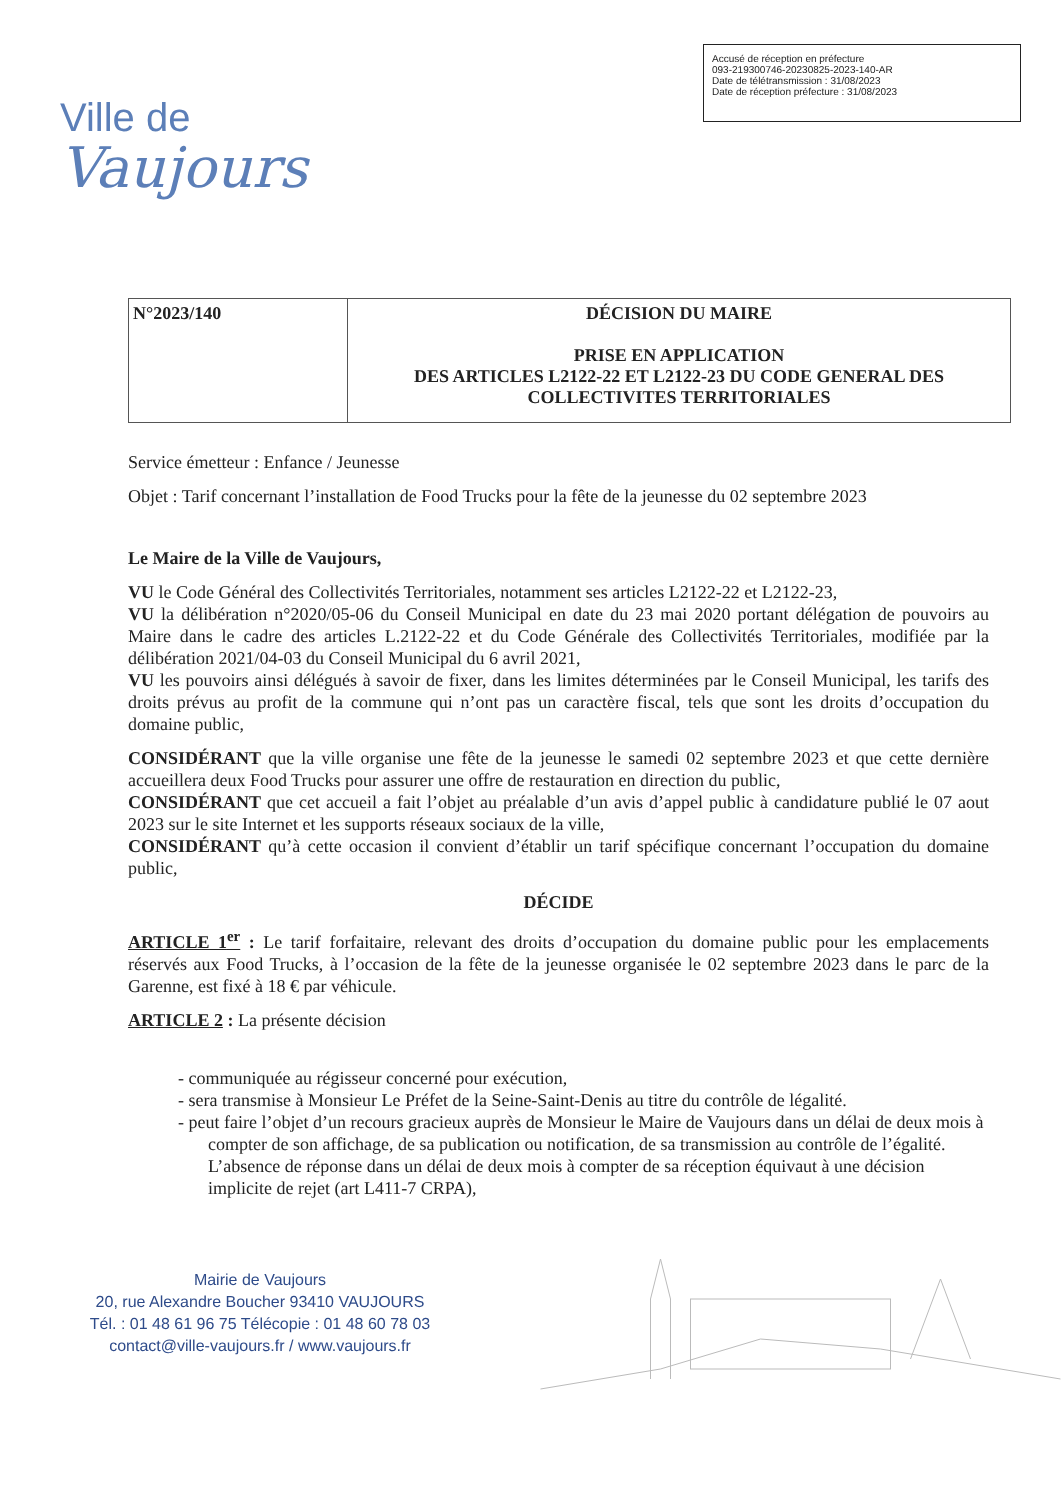Ville de
Vaujours
Accusé de réception en préfecture
093-219300746-20230825-2023-140-AR
Date de télétransmission : 31/08/2023
Date de réception préfecture : 31/08/2023
| N°2023/140 | DÉCISION DU MAIRE PRISE EN APPLICATION DES ARTICLES L2122-22 ET L2122-23 DU CODE GENERAL DES COLLECTIVITES TERRITORIALES |
Service émetteur : Enfance / Jeunesse
Objet : Tarif concernant l’installation de Food Trucks pour la fête de la jeunesse du 02 septembre 2023
Le Maire de la Ville de Vaujours,
VU le Code Général des Collectivités Territoriales, notamment ses articles L2122-22 et L2122-23,
VU la délibération n°2020/05-06 du Conseil Municipal en date du 23 mai 2020 portant délégation de pouvoirs au Maire dans le cadre des articles L.2122-22 et du Code Générale des Collectivités Territoriales, modifiée par la délibération 2021/04-03 du Conseil Municipal du 6 avril 2021,
VU les pouvoirs ainsi délégués à savoir de fixer, dans les limites déterminées par le Conseil Municipal, les tarifs des droits prévus au profit de la commune qui n’ont pas un caractère fiscal, tels que sont les droits d’occupation du domaine public,
CONSIDÉRANT que la ville organise une fête de la jeunesse le samedi 02 septembre 2023 et que cette dernière accueillera deux Food Trucks pour assurer une offre de restauration en direction du public,
CONSIDÉRANT que cet accueil a fait l’objet au préalable d’un avis d’appel public à candidature publié le 07 aout 2023 sur le site Internet et les supports réseaux sociaux de la ville,
CONSIDÉRANT qu’à cette occasion il convient d’établir un tarif spécifique concernant l’occupation du domaine public,
DÉCIDE
ARTICLE 1<sup>er</sup> : Le tarif forfaitaire, relevant des droits d’occupation du domaine public pour les emplacements réservés aux Food Trucks, à l’occasion de la fête de la jeunesse organisée le 02 septembre 2023 dans le parc de la Garenne, est fixé à 18 € par véhicule.
ARTICLE 2 : La présente décision
- communiquée au régisseur concerné pour exécution,
- sera transmise à Monsieur Le Préfet de la Seine-Saint-Denis au titre du contrôle de légalité.
- peut faire l’objet d’un recours gracieux auprès de Monsieur le Maire de Vaujours dans un délai de deux mois à compter de son affichage, de sa publication ou notification, de sa transmission au contrôle de l’égalité. L’absence de réponse dans un délai de deux mois à compter de sa réception équivaut à une décision implicite de rejet (art L411-7 CRPA),
Mairie de Vaujours
20, rue Alexandre Boucher 93410 VAUJOURS
Tél. : 01 48 61 96 75 Télécopie : 01 48 60 78 03
contact@ville-vaujours.fr / www.vaujours.fr